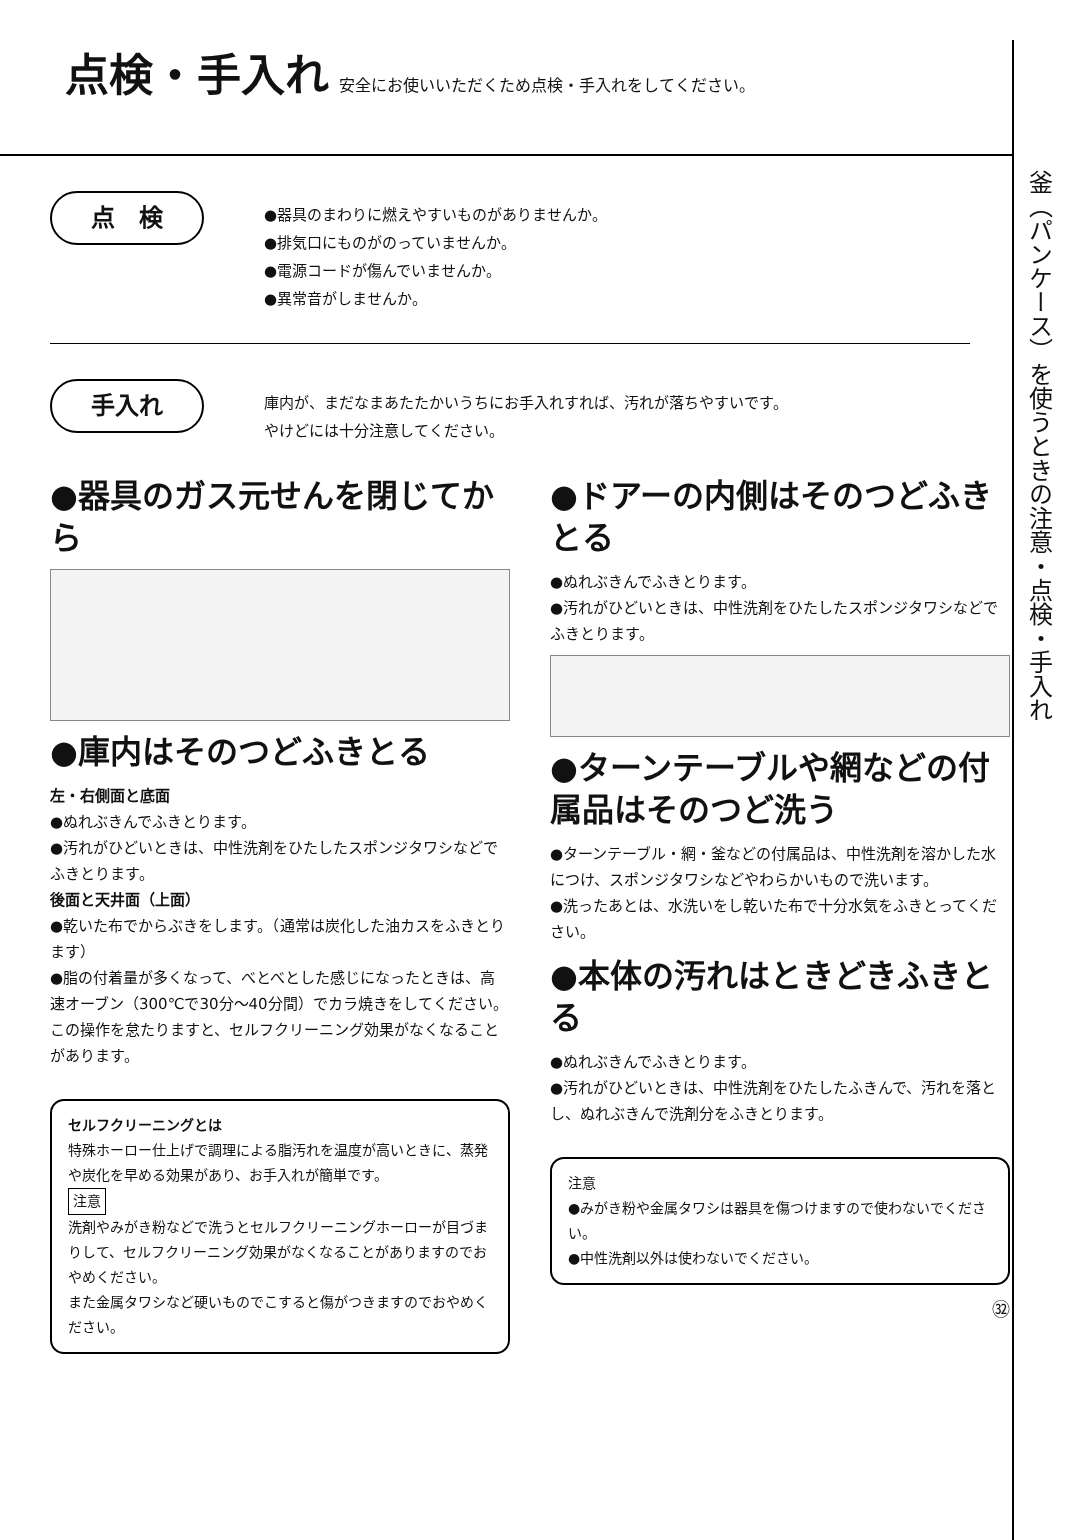釜（パンケース）を使うときの注意・点検・手入れ
点検・手入れ 安全にお使いいただくため点検・手入れをしてください。
点　検
●器具のまわりに燃えやすいものがありませんか。
●排気口にものがのっていませんか。
●電源コードが傷んでいませんか。
●異常音がしませんか。
手入れ
庫内が、まだなまあたたかいうちにお手入れすれば、汚れが落ちやすいです。
やけどには十分注意してください。
●器具のガス元せんを閉じてから
●庫内はそのつどふきとる
左・右側面と底面
●ぬれぶきんでふきとります。
●汚れがひどいときは、中性洗剤をひたしたスポンジタワシなどでふきとります。
後面と天井面（上面）
●乾いた布でからぶきをします。（通常は炭化した油カスをふきとります）
●脂の付着量が多くなって、べとべとした感じになったときは、高速オーブン（300℃で30分〜40分間）でカラ焼きをしてください。
この操作を怠たりますと、セルフクリーニング効果がなくなることがあります。
セルフクリーニングとは
特殊ホーロー仕上げで調理による脂汚れを温度が高いときに、蒸発や炭化を早める効果があり、お手入れが簡単です。
注意
洗剤やみがき粉などで洗うとセルフクリーニングホーローが目づまりして、セルフクリーニング効果がなくなることがありますのでおやめください。
また金属タワシなど硬いものでこすると傷がつきますのでおやめください。
●ドアーの内側はそのつどふきとる
●ぬれぶきんでふきとります。
●汚れがひどいときは、中性洗剤をひたしたスポンジタワシなどでふきとります。
●ターンテーブルや網などの付属品はそのつど洗う
●ターンテーブル・網・釜などの付属品は、中性洗剤を溶かした水につけ、スポンジタワシなどやわらかいもので洗います。
●洗ったあとは、水洗いをし乾いた布で十分水気をふきとってください。
●本体の汚れはときどきふきとる
●ぬれぶきんでふきとります。
●汚れがひどいときは、中性洗剤をひたしたふきんで、汚れを落とし、ぬれぶきんで洗剤分をふきとります。
注意
●みがき粉や金属タワシは器具を傷つけますので使わないでください。
●中性洗剤以外は使わないでください。
㉜